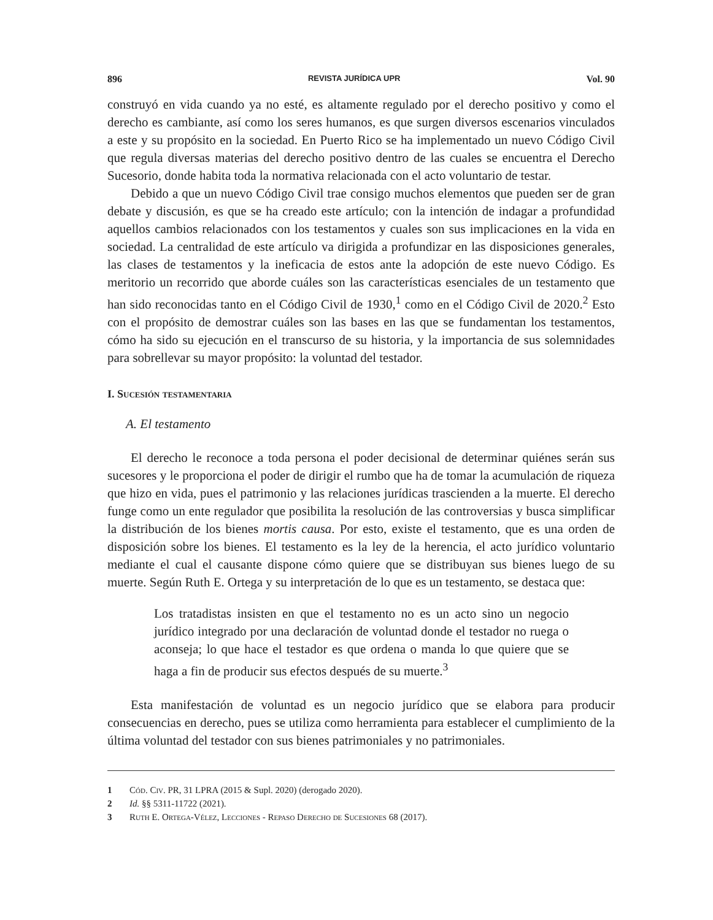896 REVISTA JURÍDICA UPR Vol. 90
construyó en vida cuando ya no esté, es altamente regulado por el derecho positivo y como el derecho es cambiante, así como los seres humanos, es que surgen diversos escenarios vinculados a este y su propósito en la sociedad. En Puerto Rico se ha implementado un nuevo Código Civil que regula diversas materias del derecho positivo dentro de las cuales se encuentra el Derecho Sucesorio, donde habita toda la normativa relacionada con el acto voluntario de testar.
Debido a que un nuevo Código Civil trae consigo muchos elementos que pueden ser de gran debate y discusión, es que se ha creado este artículo; con la intención de indagar a profundidad aquellos cambios relacionados con los testamentos y cuales son sus implicaciones en la vida en sociedad. La centralidad de este artículo va dirigida a profundizar en las disposiciones generales, las clases de testamentos y la ineficacia de estos ante la adopción de este nuevo Código. Es meritorio un recorrido que aborde cuáles son las características esenciales de un testamento que han sido reconocidas tanto en el Código Civil de 1930,<sup>1</sup> como en el Código Civil de 2020.<sup>2</sup> Esto con el propósito de demostrar cuáles son las bases en las que se fundamentan los testamentos, cómo ha sido su ejecución en el transcurso de su historia, y la importancia de sus solemnidades para sobrellevar su mayor propósito: la voluntad del testador.
I. Sucesión testamentaria
A. El testamento
El derecho le reconoce a toda persona el poder decisional de determinar quiénes serán sus sucesores y le proporciona el poder de dirigir el rumbo que ha de tomar la acumulación de riqueza que hizo en vida, pues el patrimonio y las relaciones jurídicas trascienden a la muerte. El derecho funge como un ente regulador que posibilita la resolución de las controversias y busca simplificar la distribución de los bienes mortis causa. Por esto, existe el testamento, que es una orden de disposición sobre los bienes. El testamento es la ley de la herencia, el acto jurídico voluntario mediante el cual el causante dispone cómo quiere que se distribuyan sus bienes luego de su muerte. Según Ruth E. Ortega y su interpretación de lo que es un testamento, se destaca que:
Los tratadistas insisten en que el testamento no es un acto sino un negocio jurídico integrado por una declaración de voluntad donde el testador no ruega o aconseja; lo que hace el testador es que ordena o manda lo que quiere que se haga a fin de producir sus efectos después de su muerte.<sup>3</sup>
Esta manifestación de voluntad es un negocio jurídico que se elabora para producir consecuencias en derecho, pues se utiliza como herramienta para establecer el cumplimiento de la última voluntad del testador con sus bienes patrimoniales y no patrimoniales.
1 Cód. Civ. PR, 31 LPRA (2015 & Supl. 2020) (derogado 2020).
2 Id. §§ 5311-11722 (2021).
3 Ruth E. Ortega-Vélez, Lecciones - Repaso Derecho de Sucesiones 68 (2017).